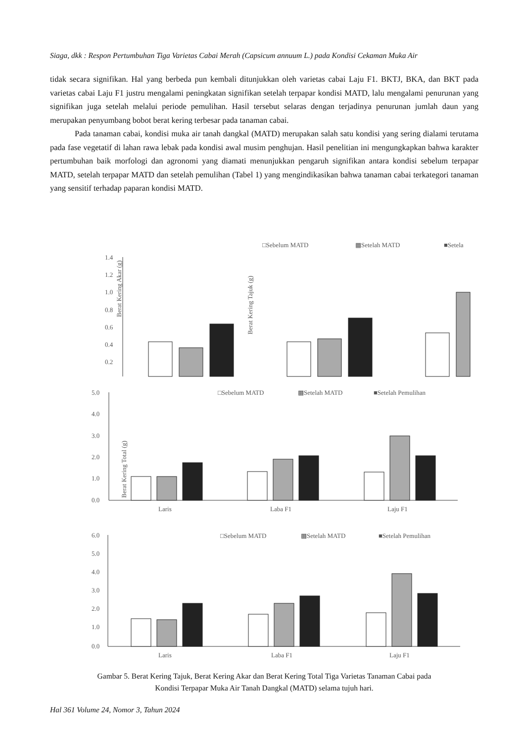Siaga, dkk : Respon Pertumbuhan Tiga Varietas Cabai Merah (Capsicum annuum L.) pada Kondisi Cekaman Muka Air
tidak secara signifikan. Hal yang berbeda pun kembali ditunjukkan oleh varietas cabai Laju F1. BKTJ, BKA, dan BKT pada varietas cabai Laju F1 justru mengalami peningkatan signifikan setelah terpapar kondisi MATD, lalu mengalami penurunan yang signifikan juga setelah melalui periode pemulihan. Hasil tersebut selaras dengan terjadinya penurunan jumlah daun yang merupakan penyumbang bobot berat kering terbesar pada tanaman cabai.
Pada tanaman cabai, kondisi muka air tanah dangkal (MATD) merupakan salah satu kondisi yang sering dialami terutama pada fase vegetatif di lahan rawa lebak pada kondisi awal musim penghujan. Hasil penelitian ini mengungkapkan bahwa karakter pertumbuhan baik morfologi dan agronomi yang diamati menunjukkan pengaruh signifikan antara kondisi sebelum terpapar MATD, setelah terpapar MATD dan setelah pemulihan (Tabel 1) yang mengindikasikan bahwa tanaman cabai terkategori tanaman yang sensitif terhadap paparan kondisi MATD.
□Sebelum MATD
▩Setelah MATD
■Setela
Berat Kering Akar (g)
1.4
1.2
1.0
0.8
0.6
0.4
0.2
Berat Kering Tajuk (g)
5.0
4.0
3.0
2.0
1.0
0.0
□Sebelum MATD
▩Setelah MATD
■Setelah Pemulihan
Laris
Laba F1
Laju F1
Berat Kering Total (g)
6.0
5.0
4.0
3.0
2.0
1.0
0.0
□Sebelum MATD
▩Setelah MATD
■Setelah Pemulihan
Laris
Laba F1
Laju F1
Gambar 5. Berat Kering Tajuk, Berat Kering Akar dan Berat Kering Total Tiga Varietas Tanaman Cabai pada
Kondisi Terpapar Muka Air Tanah Dangkal (MATD) selama tujuh hari.
Hal 361 Volume 24, Nomor 3, Tahun 2024